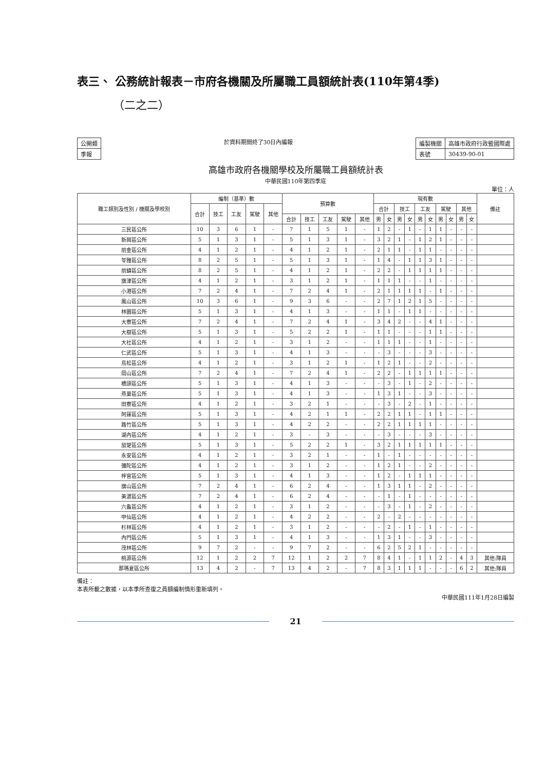表三、 公務統計報表－市府各機關及所屬職工員額統計表(110年第4季)
（二之二）
| 公開類 |
| 季報 |
於資料期間終了30日內編報
| 編製機關 | 高雄市政府行政暨國際處 |
| 表號 | 30439-90-01 |
高雄市政府各機關學校及所屬職工員額統計表
中華民國110年第四季底
單位：人
| 職工類別及性別 / 機關及學校別 | 編制（基準）數 | | | | | 預算數 | | | | | 現有數 | | | | | | | | | | 備註 |
| --- | --- | --- | --- | --- | --- | --- | --- | --- | --- | --- | --- | --- | --- | --- | --- | --- | --- | --- | --- | --- | --- |
| | 合計 | 技工 | 工友 | 駕駛 | 其他 | | | | | | 合計 | | 技工 | | 工友 | | 駕駛 | | 其他 | | |
| | | | | | | 合計 | 技工 | 工友 | 駕駛 | 其他 | 男 | 女 | 男 | 女 | 男 | 女 | 男 | 女 | 男 | 女 | |
| 三民區公所 | 10 | 3 | 6 | 1 | - | 7 | 1 | 5 | 1 | - | 1 | 2 | - | 1 | - | 1 | 1 | - | - | - | |
| 新興區公所 | 5 | 1 | 3 | 1 | - | 5 | 1 | 3 | 1 | - | 3 | 2 | 1 | - | 1 | 2 | 1 | - | - | - | |
| 前金區公所 | 4 | 1 | 2 | 1 | - | 4 | 1 | 2 | 1 | - | 2 | 1 | 1 | - | 1 | 1 | - | - | - | - | |
| 苓雅區公所 | 8 | 2 | 5 | 1 | - | 5 | 1 | 3 | 1 | - | 1 | 4 | - | 1 | 1 | 3 | 1 | - | - | - | |
| 前鎮區公所 | 8 | 2 | 5 | 1 | - | 4 | 1 | 2 | 1 | - | 2 | 2 | - | 1 | 1 | 1 | 1 | - | - | - | |
| 旗津區公所 | 4 | 1 | 2 | 1 | - | 3 | 1 | 2 | 1 | - | 1 | 1 | 1 | - | - | 1 | - | - | - | - | |
| 小港區公所 | 7 | 2 | 4 | 1 | - | 7 | 2 | 4 | 1 | - | 2 | 1 | 1 | 1 | 1 | - | 1 | - | - | - | |
| 鳳山區公所 | 10 | 3 | 6 | 1 | - | 9 | 3 | 6 | - | - | 2 | 7 | 1 | 2 | 1 | 5 | - | - | - | - | |
| 林園區公所 | 5 | 1 | 3 | 1 | - | 4 | 1 | 3 | - | - | 1 | 1 | - | 1 | 1 | - | - | - | - | - | |
| 大寮區公所 | 7 | 2 | 4 | 1 | - | 7 | 2 | 4 | 1 | - | 3 | 4 | 2 | - | - | 4 | 1 | - | - | - | |
| 大樹區公所 | 5 | 1 | 3 | 1 | - | 5 | 2 | 2 | 1 | - | 1 | 1 | - | - | - | 1 | 1 | - | - | - | |
| 大社區公所 | 4 | 1 | 2 | 1 | - | 3 | 1 | 2 | - | - | 1 | 1 | 1 | - | - | 1 | - | - | - | - | |
| 仁武區公所 | 5 | 1 | 3 | 1 | - | 4 | 1 | 3 | - | - | - | 3 | - | - | - | 3 | - | - | - | - | |
| 鳥松區公所 | 4 | 1 | 2 | 1 | - | 3 | 1 | 2 | 1 | - | 1 | 2 | 1 | - | - | 2 | - | - | - | - | |
| 岡山區公所 | 7 | 2 | 4 | 1 | - | 7 | 2 | 4 | 1 | - | 2 | 2 | - | 1 | 1 | 1 | 1 | - | - | - | |
| 橋頭區公所 | 5 | 1 | 3 | 1 | - | 4 | 1 | 3 | - | - | - | 3 | - | 1 | - | 2 | - | - | - | - | |
| 燕巢區公所 | 5 | 1 | 3 | 1 | - | 4 | 1 | 3 | - | - | 1 | 3 | 1 | - | - | 3 | - | - | - | - | |
| 田寮區公所 | 4 | 1 | 2 | 1 | - | 3 | 2 | 1 | - | - | - | 3 | - | 2 | - | 1 | - | - | - | - | |
| 阿蓮區公所 | 5 | 1 | 3 | 1 | - | 4 | 2 | 1 | 1 | - | 2 | 2 | 1 | 1 | - | 1 | 1 | - | - | - | |
| 路竹區公所 | 5 | 1 | 3 | 1 | - | 4 | 2 | 2 | - | - | 2 | 2 | 1 | 1 | 1 | 1 | - | - | - | - | |
| 湖內區公所 | 4 | 1 | 2 | 1 | - | 3 | - | 3 | - | - | - | 3 | - | - | - | 3 | - | - | - | - | |
| 茄萣區公所 | 5 | 1 | 3 | 1 | - | 5 | 2 | 2 | 1 | - | 3 | 2 | 1 | 1 | 1 | 1 | 1 | - | - | - | |
| 永安區公所 | 4 | 1 | 2 | 1 | - | 3 | 2 | 1 | - | - | 1 | - | 1 | - | - | - | - | - | - | - | |
| 彌陀區公所 | 4 | 1 | 2 | 1 | - | 3 | 1 | 2 | - | - | 1 | 2 | 1 | - | - | 2 | - | - | - | - | |
| 梓官區公所 | 5 | 1 | 3 | 1 | - | 4 | 1 | 3 | - | - | 1 | 2 | - | 1 | 1 | 1 | - | - | - | - | |
| 旗山區公所 | 7 | 2 | 4 | 1 | - | 6 | 2 | 4 | - | - | 1 | 3 | 1 | 1 | - | 2 | - | - | - | - | |
| 美濃區公所 | 7 | 2 | 4 | 1 | - | 6 | 2 | 4 | - | - | - | 1 | - | 1 | - | - | - | - | - | - | |
| 六龜區公所 | 4 | 1 | 2 | 1 | - | 3 | 1 | 2 | - | - | - | 3 | - | 1 | - | 2 | - | - | - | - | |
| 甲仙區公所 | 4 | 1 | 2 | 1 | - | 4 | 2 | 2 | - | - | 2 | - | 2 | - | - | - | - | - | - | - | |
| 杉林區公所 | 4 | 1 | 2 | 1 | - | 3 | 1 | 2 | - | - | - | 2 | - | 1 | - | 1 | - | - | - | - | |
| 內門區公所 | 5 | 1 | 3 | 1 | - | 4 | 1 | 3 | - | - | 1 | 3 | 1 | - | - | 3 | - | - | - | - | |
| 茂林區公所 | 9 | 7 | 2 | - | - | 9 | 7 | 2 | - | - | 6 | 2 | 5 | 2 | 1 | - | - | - | - | - | |
| 桃源區公所 | 12 | 1 | 2 | 2 | 7 | 12 | 1 | 2 | 2 | 7 | 8 | 4 | 1 | - | 1 | 1 | 2 | - | 4 | 3 | 其他:隊員 |
| 那瑪夏區公所 | 13 | 4 | 2 | - | 7 | 13 | 4 | 2 | - | 7 | 8 | 3 | 1 | 1 | 1 | - | - | - | 6 | 2 | 其他:隊員 |
備註：
本表所載之數據，以本季所查復之員額編制情形重新填列。
中華民國111年1月28日編製
21